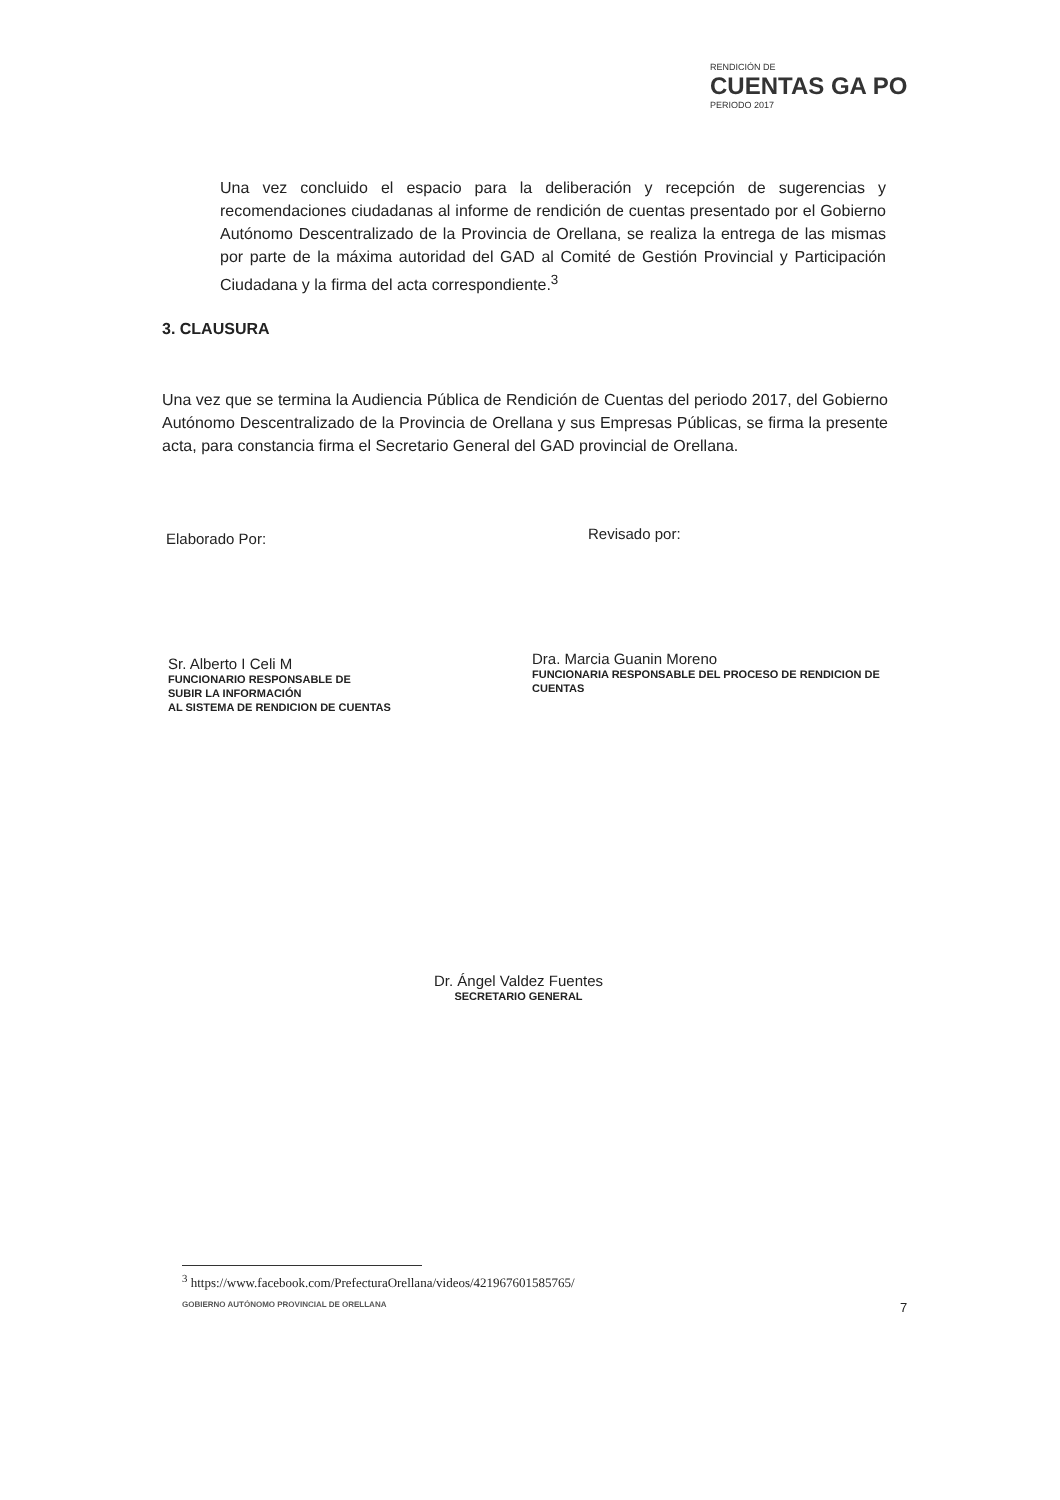RENDICIÓN DE
CUENTAS GA PO
PERIODO 2017
Una vez concluido el espacio para la deliberación y recepción de sugerencias y recomendaciones ciudadanas al informe de rendición de cuentas presentado por el Gobierno Autónomo Descentralizado de la Provincia de Orellana, se realiza la entrega de las mismas por parte de la máxima autoridad del GAD al Comité de Gestión Provincial y Participación Ciudadana y la firma del acta correspondiente.<sup>3</sup>
3. CLAUSURA
Una vez que se termina la Audiencia Pública de Rendición de Cuentas del periodo 2017, del Gobierno Autónomo Descentralizado de la Provincia de Orellana y sus Empresas Públicas, se firma la presente acta, para constancia firma el Secretario General del GAD provincial de Orellana.
Elaborado Por:
Sr. Alberto I Celi M
FUNCIONARIO RESPONSABLE DE
SUBIR LA INFORMACIÓN
AL SISTEMA DE RENDICION DE CUENTAS
Revisado por:
Dra. Marcia Guanin Moreno
FUNCIONARIA RESPONSABLE DEL PROCESO DE RENDICION DE CUENTAS
Dr. Ángel Valdez Fuentes
SECRETARIO GENERAL
<sup>3</sup> https://www.facebook.com/PrefecturaOrellana/videos/421967601585765/
GOBIERNO AUTÓNOMO PROVINCIAL DE ORELLANA
7